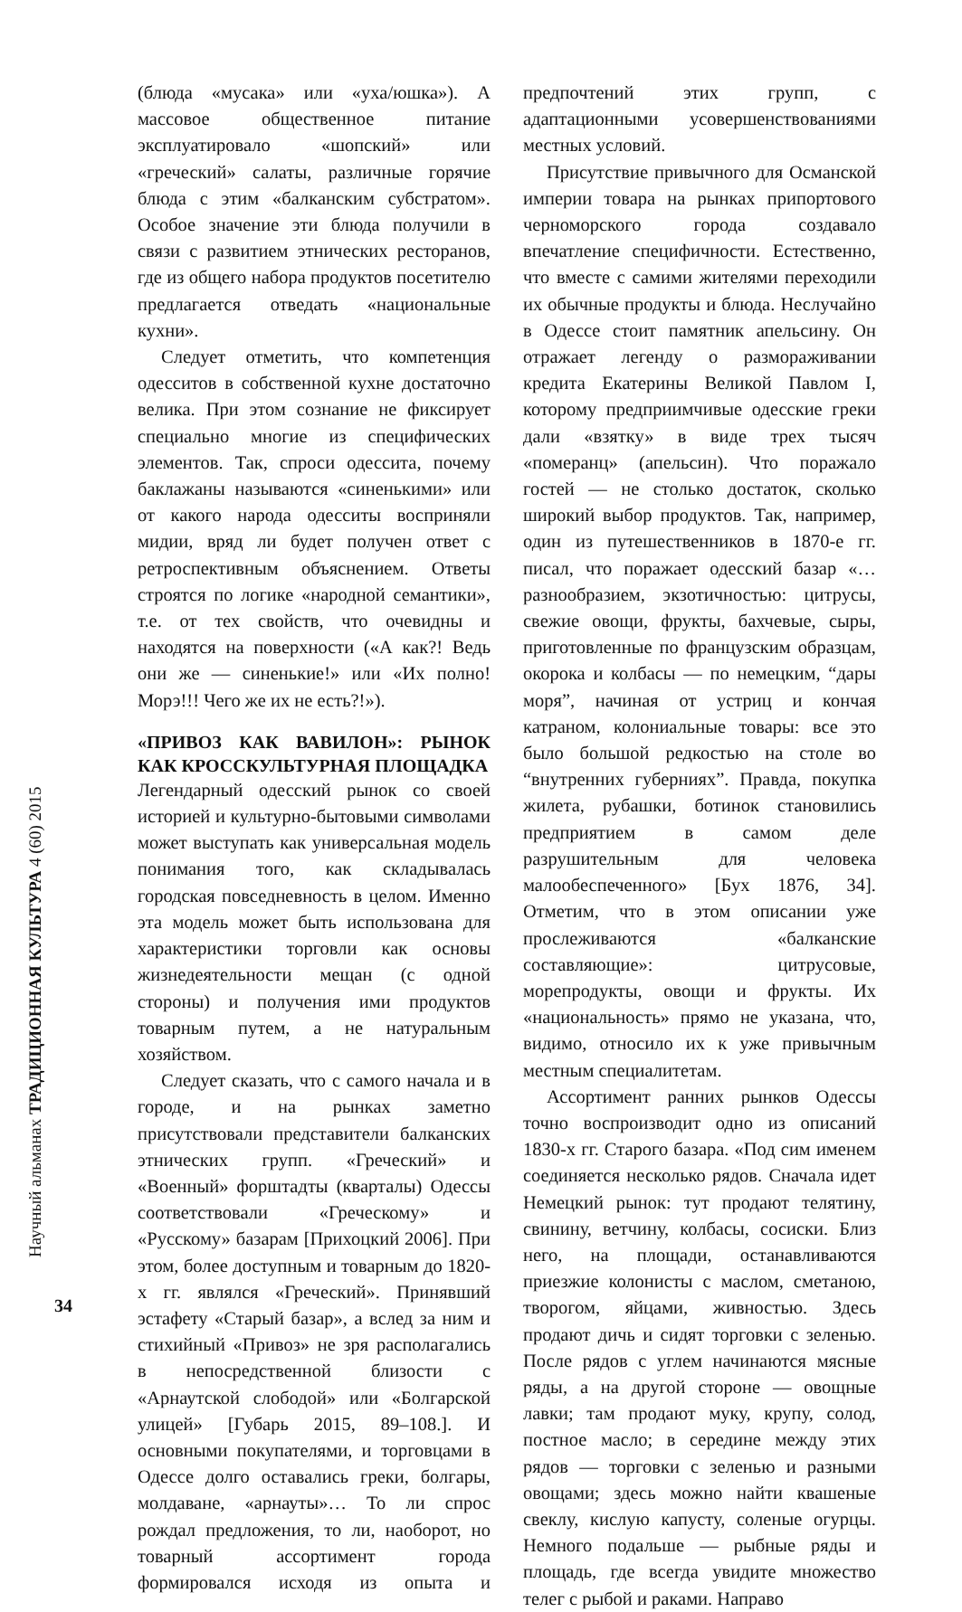Научный альманах ТРАДИЦИОННАЯ КУЛЬТУРА 4 (60) 2015
34
(блюда «мусака» или «уха/юшка»). А массовое общественное питание эксплуатировало «шопский» или «греческий» салаты, различные горячие блюда с этим «балканским субстратом». Особое значение эти блюда получили в связи с развитием этнических ресторанов, где из общего набора продуктов посетителю предлагается отведать «национальные кухни».
Следует отметить, что компетенция одесситов в собственной кухне достаточно велика. При этом сознание не фиксирует специально многие из специфических элементов. Так, спроси одессита, почему баклажаны называются «синенькими» или от какого народа одесситы восприняли мидии, вряд ли будет получен ответ с ретроспективным объяснением. Ответы строятся по логике «народной семантики», т.е. от тех свойств, что очевидны и находятся на поверхности («А как?! Ведь они же — синенькие!» или «Их полно! Морэ!!! Чего же их не есть?!»).
«ПРИВОЗ КАК ВАВИЛОН»: РЫНОК КАК КРОССКУЛЬТУРНАЯ ПЛОЩАДКА
Легендарный одесский рынок со своей историей и культурно-бытовыми символами может выступать как универсальная модель понимания того, как складывалась городская повседневность в целом. Именно эта модель может быть использована для характеристики торговли как основы жизнедеятельности мещан (с одной стороны) и получения ими продуктов товарным путем, а не натуральным хозяйством.
Следует сказать, что с самого начала и в городе, и на рынках заметно присутствовали представители балканских этнических групп. «Греческий» и «Военный» форштадты (кварталы) Одессы соответствовали «Греческому» и «Русскому» базарам [Прихоцкий 2006]. При этом, более доступным и товарным до 1820-х гг. являлся «Греческий». Принявший эстафету «Старый базар», а вслед за ним и стихийный «Привоз» не зря располагались в непосредственной близости с «Арнаутской слободой» или «Болгарской улицей» [Губарь 2015, 89–108.]. И основными покупателями, и торговцами в Одессе долго оставались греки, болгары, молдаване, «арнауты»… То ли спрос рождал предложения, то ли, наоборот, но товарный ассортимент города формировался исходя из опыта и предпочтений этих групп, с адаптационными усовершенствованиями местных условий.
Присутствие привычного для Османской империи товара на рынках припортового черноморского города создавало впечатление специфичности. Естественно, что вместе с самими жителями переходили их обычные продукты и блюда. Неслучайно в Одессе стоит памятник апельсину. Он отражает легенду о размораживании кредита Екатерины Великой Павлом I, которому предприимчивые одесские греки дали «взятку» в виде трех тысяч «померанц» (апельсин). Что поражало гостей — не столько достаток, сколько широкий выбор продуктов. Так, например, один из путешественников в 1870-е гг. писал, что поражает одесский базар «…разнообразием, экзотичностью: цитрусы, свежие овощи, фрукты, бахчевые, сыры, приготовленные по французским образцам, окорока и колбасы — по немецким, “дары моря”, начиная от устриц и кончая катраном, колониальные товары: все это было большой редкостью на столе во “внутренних губерниях”. Правда, покупка жилета, рубашки, ботинок становились предприятием в самом деле разрушительным для человека малообеспеченного» [Бух 1876, 34]. Отметим, что в этом описании уже прослеживаются «балканские составляющие»: цитрусовые, морепродукты, овощи и фрукты. Их «национальность» прямо не указана, что, видимо, относило их к уже привычным местным специалитетам.
Ассортимент ранних рынков Одессы точно воспроизводит одно из описаний 1830-х гг. Старого базара. «Под сим именем соединяется несколько рядов. Сначала идет Немецкий рынок: тут продают телятину, свинину, ветчину, колбасы, сосиски. Близ него, на площади, останавливаются приезжие колонисты с маслом, сметаною, творогом, яйцами, живностью. Здесь продают дичь и сидят торговки с зеленью. После рядов с углем начинаются мясные ряды, а на другой стороне — овощные лавки; там продают муку, крупу, солод, постное масло; в середине между этих рядов — торговки с зеленью и разными овощами; здесь можно найти квашеные свеклу, кислую капусту, соленые огурцы. Немного подальше — рыбные ряды и площадь, где всегда увидите множество телег с рыбой и раками. Направо